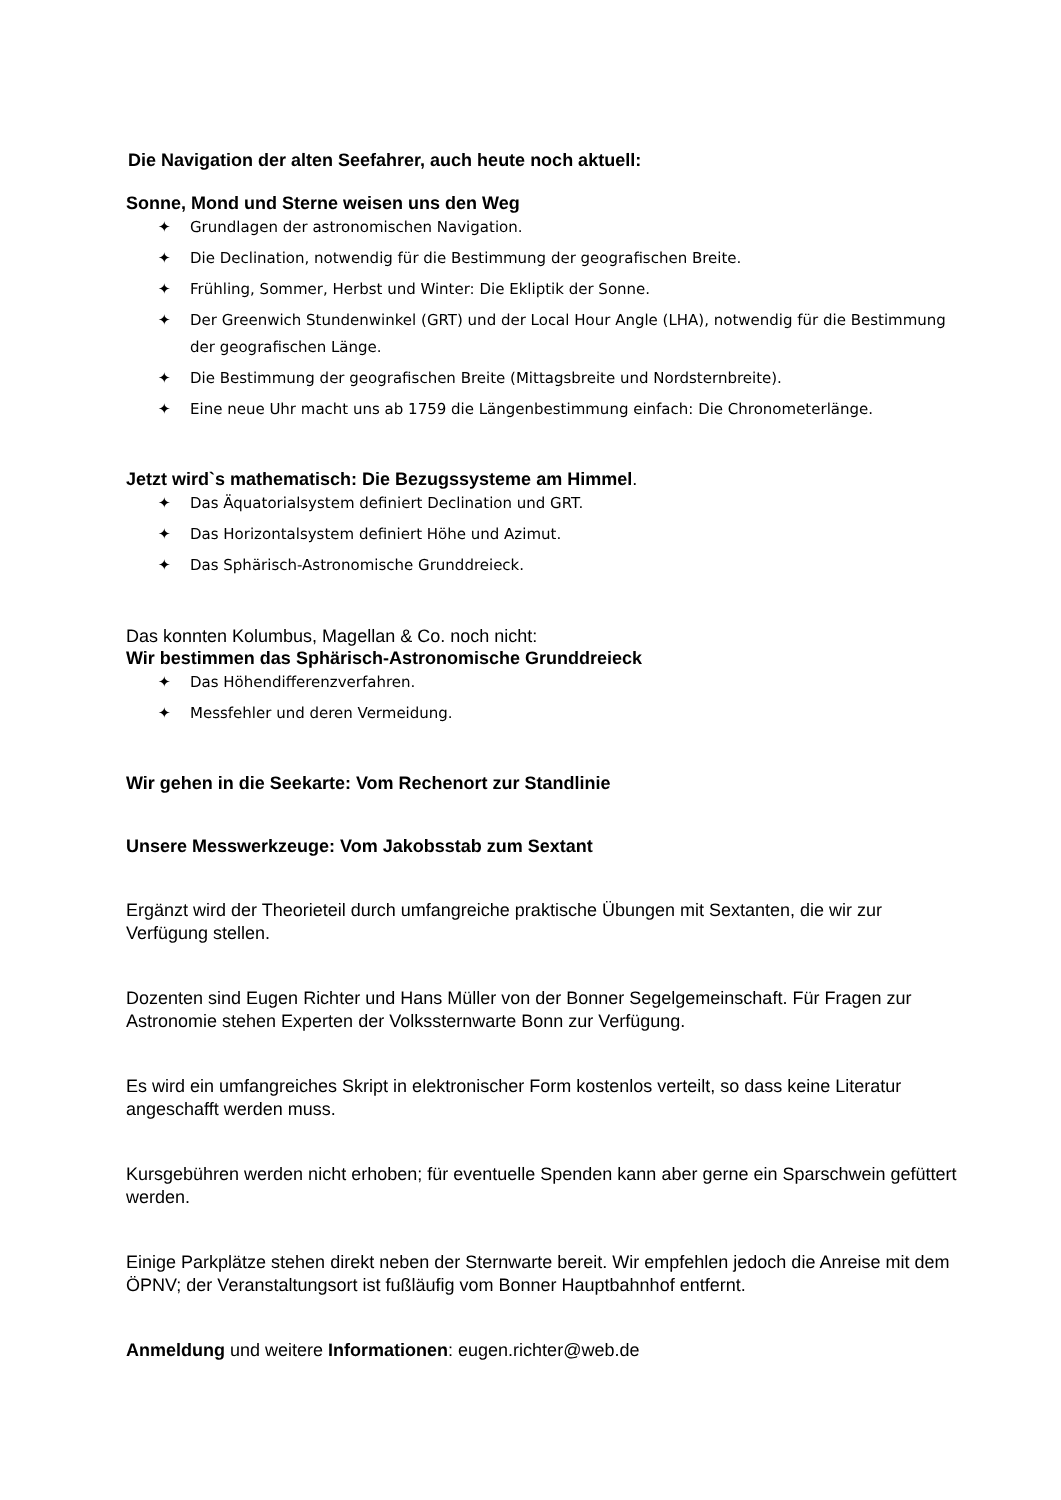Die Navigation der alten Seefahrer, auch heute noch aktuell:
Sonne, Mond und Sterne weisen uns den Weg
✦ Grundlagen der astronomischen Navigation.
✦ Die Declination, notwendig für die Bestimmung der geografischen Breite.
✦ Frühling, Sommer, Herbst und Winter: Die Ekliptik der Sonne.
✦ Der Greenwich Stundenwinkel (GRT) und der Local Hour Angle (LHA), notwendig für die Bestimmung der geografischen Länge.
✦ Die Bestimmung der geografischen Breite (Mittagsbreite und Nordsternbreite).
✦ Eine neue Uhr macht uns ab 1759 die Längenbestimmung einfach: Die Chronometerlänge.
Jetzt wird`s mathematisch: Die Bezugssysteme am Himmel.
✦ Das Äquatorialsystem definiert Declination und GRT.
✦ Das Horizontalsystem definiert Höhe und Azimut.
✦ Das Sphärisch-Astronomische Grunddreieck.
Das konnten Kolumbus, Magellan & Co. noch nicht:
Wir bestimmen das Sphärisch-Astronomische Grunddreieck
✦ Das Höhendifferenzverfahren.
✦ Messfehler und deren Vermeidung.
Wir gehen in die Seekarte: Vom Rechenort zur Standlinie
Unsere Messwerkzeuge: Vom Jakobsstab zum Sextant
Ergänzt wird der Theorieteil durch umfangreiche praktische Übungen mit Sextanten, die wir zur Verfügung stellen.
Dozenten sind Eugen Richter und Hans Müller von der Bonner Segelgemeinschaft. Für Fragen zur Astronomie stehen Experten der Volkssternwarte Bonn zur Verfügung.
Es wird ein umfangreiches Skript in elektronischer Form kostenlos verteilt, so dass keine Literatur angeschafft werden muss.
Kursgebühren werden nicht erhoben; für eventuelle Spenden kann aber gerne ein Sparschwein gefüttert werden.
Einige Parkplätze stehen direkt neben der Sternwarte bereit. Wir empfehlen jedoch die Anreise mit dem ÖPNV; der Veranstaltungsort ist fußläufig vom Bonner Hauptbahnhof entfernt.
Anmeldung und weitere Informationen: eugen.richter@web.de